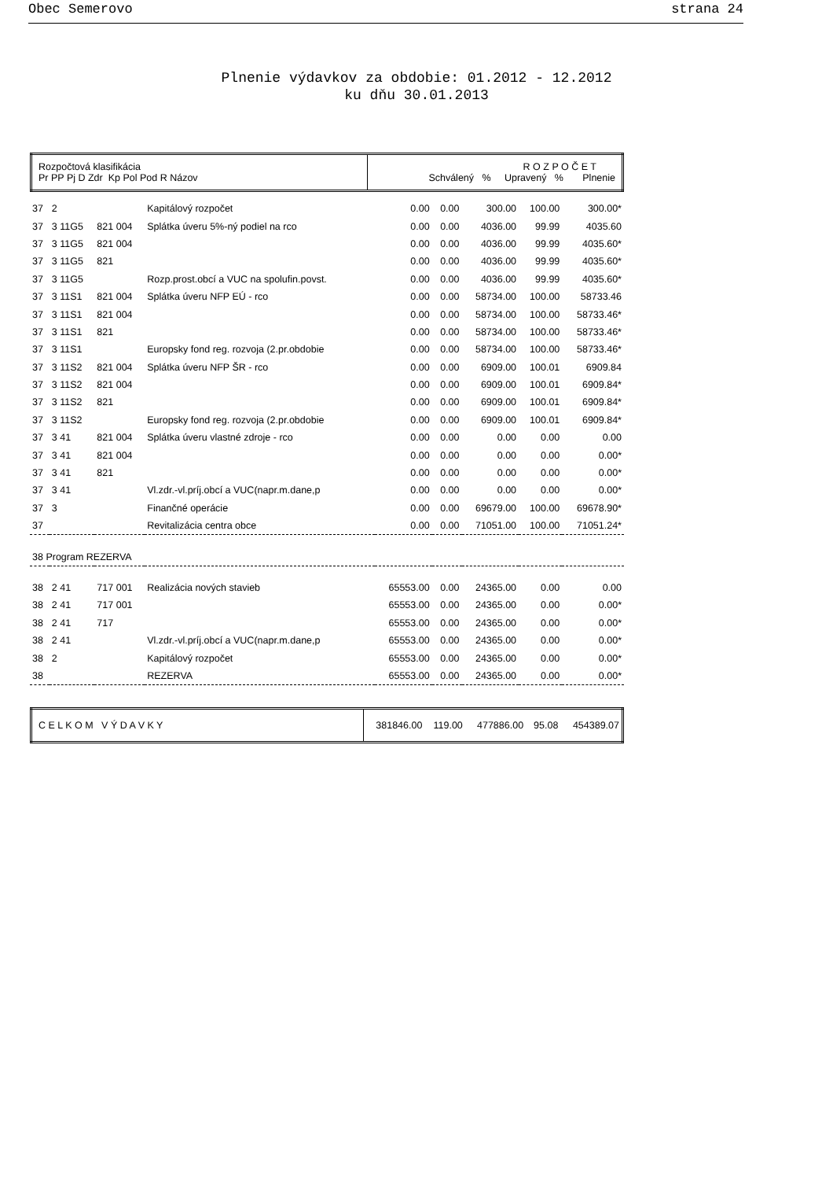Obec Semerovo strana 24
Plnenie výdavkov za obdobie: 01.2012 - 12.2012
ku dňu 30.01.2013
| Rozpočtová klasifikácia Pr PP Pj D Zdr Kp Pol Pod R Názov | R O Z P O Č E T Schválený % Upravený % Plnenie |
| --- | --- |
| 37 | 2 | | Kapitálový rozpočet | 0.00 | 0.00 | 300.00 | 100.00 | 300.00* |
| 37 | 3 11G5 | 821 004 | Splátka úveru 5%-ný podiel na rco | 0.00 | 0.00 | 4036.00 | 99.99 | 4035.60 |
| 37 | 3 11G5 | 821 004 | | 0.00 | 0.00 | 4036.00 | 99.99 | 4035.60* |
| 37 | 3 11G5 | 821 | | 0.00 | 0.00 | 4036.00 | 99.99 | 4035.60* |
| 37 | 3 11G5 | | Rozp.prost.obcí a VUC na spolufin.povst. | 0.00 | 0.00 | 4036.00 | 99.99 | 4035.60* |
| 37 | 3 11S1 | 821 004 | Splátka úveru NFP EÚ - rco | 0.00 | 0.00 | 58734.00 | 100.00 | 58733.46 |
| 37 | 3 11S1 | 821 004 | | 0.00 | 0.00 | 58734.00 | 100.00 | 58733.46* |
| 37 | 3 11S1 | 821 | | 0.00 | 0.00 | 58734.00 | 100.00 | 58733.46* |
| 37 | 3 11S1 | | Europsky fond reg. rozvoja (2.pr.obdobie | 0.00 | 0.00 | 58734.00 | 100.00 | 58733.46* |
| 37 | 3 11S2 | 821 004 | Splátka úveru NFP ŠR - rco | 0.00 | 0.00 | 6909.00 | 100.01 | 6909.84 |
| 37 | 3 11S2 | 821 004 | | 0.00 | 0.00 | 6909.00 | 100.01 | 6909.84* |
| 37 | 3 11S2 | 821 | | 0.00 | 0.00 | 6909.00 | 100.01 | 6909.84* |
| 37 | 3 11S2 | | Europsky fond reg. rozvoja (2.pr.obdobie | 0.00 | 0.00 | 6909.00 | 100.01 | 6909.84* |
| 37 | 3 41 | 821 004 | Splátka úveru vlastné zdroje - rco | 0.00 | 0.00 | 0.00 | 0.00 | 0.00 |
| 37 | 3 41 | 821 004 | | 0.00 | 0.00 | 0.00 | 0.00 | 0.00* |
| 37 | 3 41 | 821 | | 0.00 | 0.00 | 0.00 | 0.00 | 0.00* |
| 37 | 3 41 | | Vl.zdr.-vl.príj.obcí a VUC(napr.m.dane,p | 0.00 | 0.00 | 0.00 | 0.00 | 0.00* |
| 37 | 3 | | Finančné operácie | 0.00 | 0.00 | 69679.00 | 100.00 | 69678.90* |
| 37 | | | Revitalizácia centra obce | 0.00 | 0.00 | 71051.00 | 100.00 | 71051.24* |
| 38 Program REZERVA | | | | | | | | |
| 38 | 2 41 | 717 001 | Realizácia nových stavieb | 65553.00 | 0.00 | 24365.00 | 0.00 | 0.00 |
| 38 | 2 41 | 717 001 | | 65553.00 | 0.00 | 24365.00 | 0.00 | 0.00* |
| 38 | 2 41 | 717 | | 65553.00 | 0.00 | 24365.00 | 0.00 | 0.00* |
| 38 | 2 41 | | Vl.zdr.-vl.príj.obcí a VUC(napr.m.dane,p | 65553.00 | 0.00 | 24365.00 | 0.00 | 0.00* |
| 38 | 2 | | Kapitálový rozpočet | 65553.00 | 0.00 | 24365.00 | 0.00 | 0.00* |
| 38 | | | REZERVA | 65553.00 | 0.00 | 24365.00 | 0.00 | 0.00* |
| C E L K O M V Ý D A V K Y | 381846.00 | 119.00 | 477886.00 | 95.08 | 454389.07 |